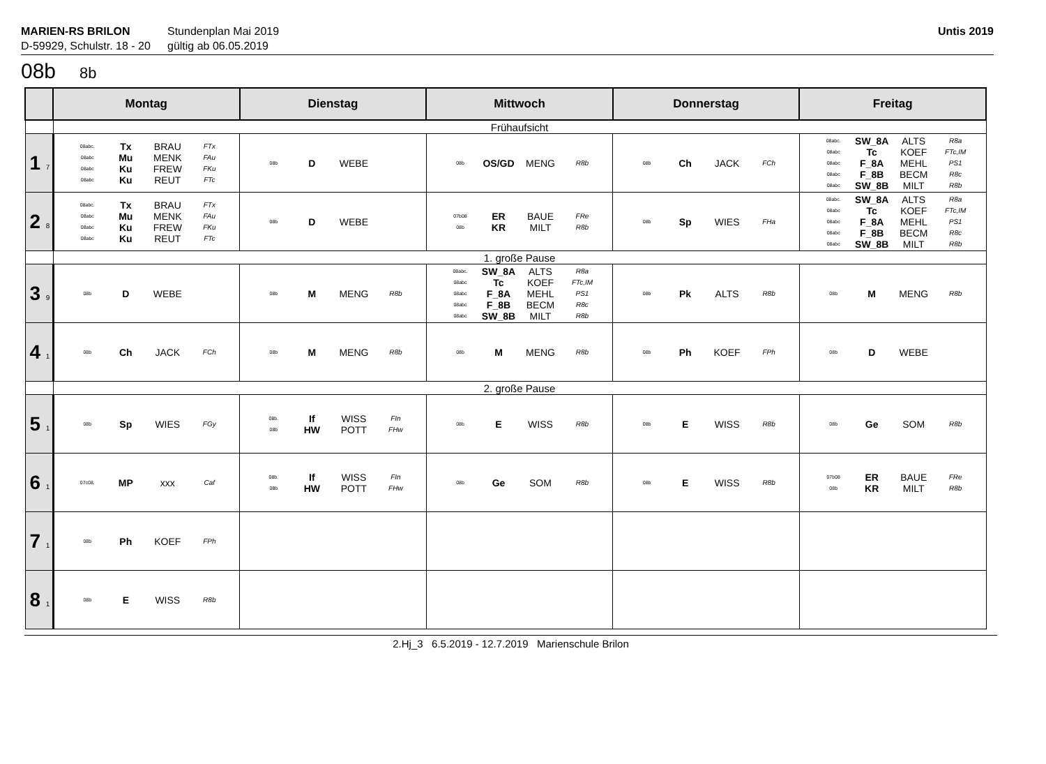MARIEN-RS BRILON
D-59929, Schulstr. 18 - 20
Stundenplan Mai 2019
gültig ab 06.05.2019
Untis 2019
08b 8b
| | Montag | Dienstag | Mittwoch | Donnerstag | Freitag |
| --- | --- | --- | --- | --- | --- |
| | Frühaufsicht | | | | |
| 1 7 | 08abc. Tx BRAU FTx 08abc Mu MENK FAu 08abc Ku FREW FKu 08abc Ku REUT FTc | 08b D WEBE | 08b OS/GD MENG R8b | 08b Ch JACK FCh | 08abc. SW_8A ALTS R8a 08abc Tc KOEF FTc,IM 08abc F_8A MEHL PS1 08abc F_8B BECM R8c 08abc SW_8B MILT R8b |
| 2 8 | 08abc. Tx BRAU FTx 08abc Mu MENK FAu 08abc Ku FREW FKu 08abc Ku REUT FTc | 08b D WEBE | 07b08 ER BAUE FRe 08b KR MILT R8b | 08b Sp WIES FHa | 08abc. SW_8A ALTS R8a 08abc Tc KOEF FTc,IM 08abc F_8A MEHL PS1 08abc F_8B BECM R8c 08abc SW_8B MILT R8b |
| | 1. große Pause | | | | |
| 3 9 | 08b D WEBE | 08b M MENG R8b | 08abc. SW_8A ALTS R8a 08abc Tc KOEF FTc,IM 08abc F_8A MEHL PS1 08abc F_8B BECM R8c 08abc SW_8B MILT R8b | 08b Pk ALTS R8b | 08b M MENG R8b |
| 4 1 | 08b Ch JACK FCh | 08b M MENG R8b | 08b M MENG R8b | 08b Ph KOEF FPh | 08b D WEBE |
| | 2. große Pause | | | | |
| 5 1 | 08b Sp WIES FGy | 08b. If WISS FIn 08b HW POTT FHw | 08b E WISS R8b | 08b E WISS R8b | 08b Ge SOM R8b |
| 6 1 | 07c08. MP xxx Caf | 08b. If WISS FIn 08b HW POTT FHw | 08b Ge SOM R8b | 08b E WISS R8b | 07b08 ER BAUE FRe 08b KR MILT R8b |
| 7 1 | 08b Ph KOEF FPh | | | | |
| 8 1 | 08b E WISS R8b | | | | |
2.Hj_3 6.5.2019 - 12.7.2019 Marienschule Brilon